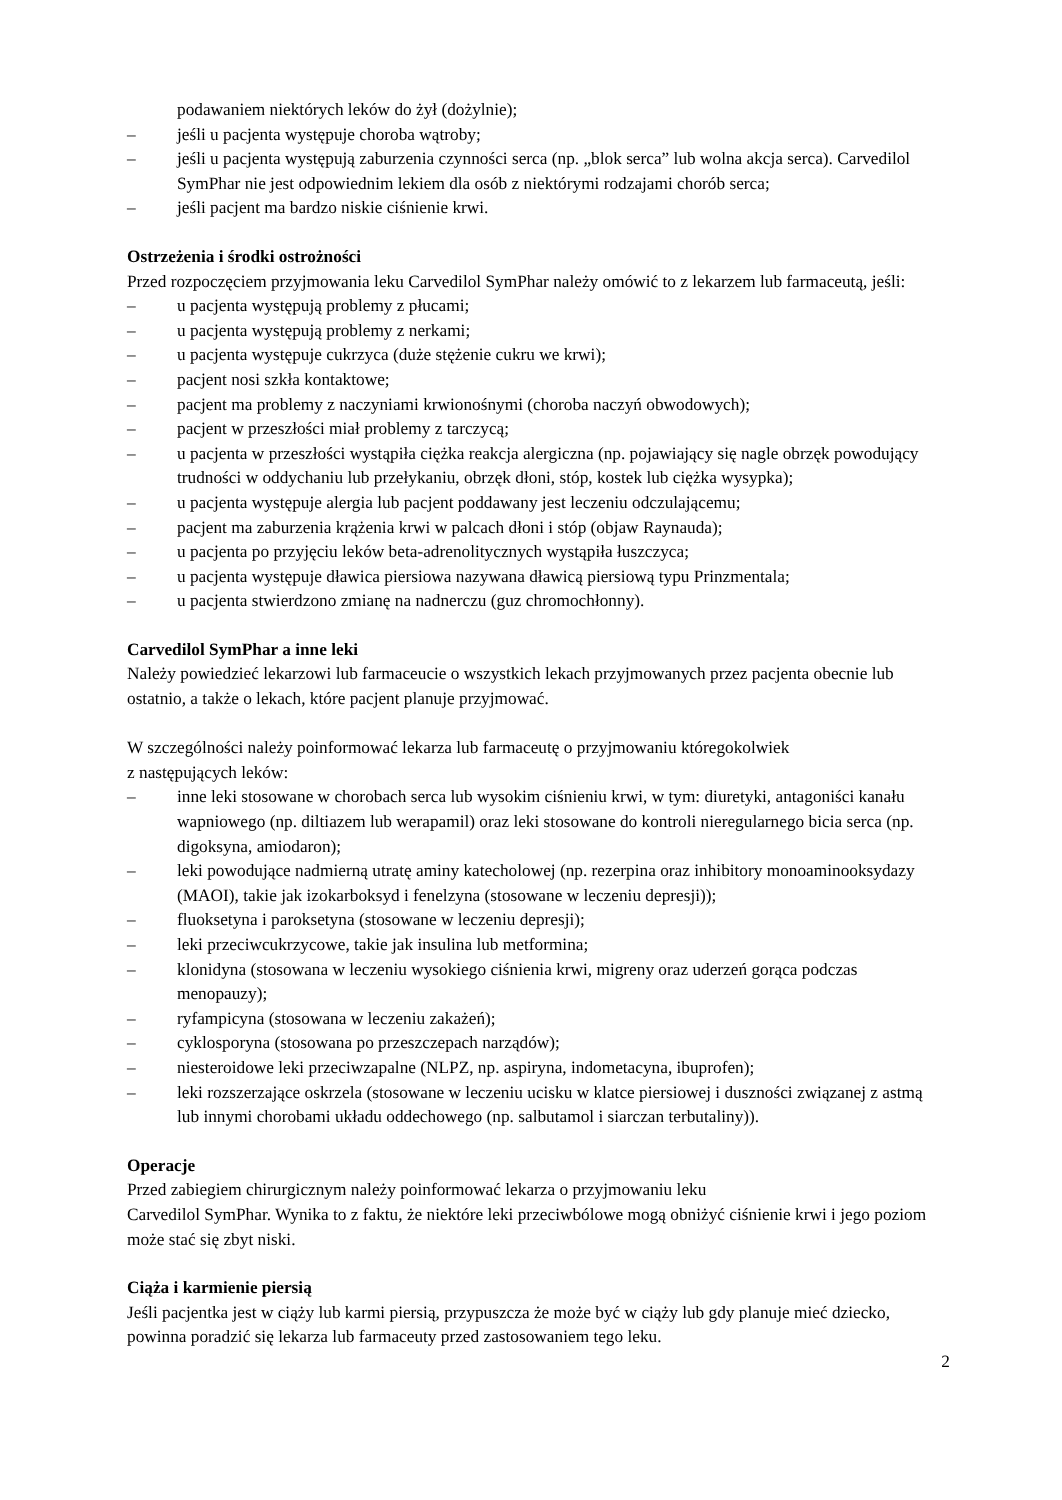podawaniem niektórych leków do żył (dożylnie);
– jeśli u pacjenta występuje choroba wątroby;
– jeśli u pacjenta występują zaburzenia czynności serca (np. „blok serca” lub wolna akcja serca). Carvedilol SymPhar nie jest odpowiednim lekiem dla osób z niektórymi rodzajami chorób serca;
– jeśli pacjent ma bardzo niskie ciśnienie krwi.
Ostrzeżenia i środki ostrożności
Przed rozpoczęciem przyjmowania leku Carvedilol SymPhar należy omówić to z lekarzem lub farmaceutą, jeśli:
– u pacjenta występują problemy z płucami;
– u pacjenta występują problemy z nerkami;
– u pacjenta występuje cukrzyca (duże stężenie cukru we krwi);
– pacjent nosi szkła kontaktowe;
– pacjent ma problemy z naczyniami krwionośnymi (choroba naczyń obwodowych);
– pacjent w przeszłości miał problemy z tarczycą;
– u pacjenta w przeszłości wystąpiła ciężka reakcja alergiczna (np. pojawiający się nagle obrzęk powodujący trudności w oddychaniu lub przełykaniu, obrzęk dłoni, stóp, kostek lub ciężka wysypka);
– u pacjenta występuje alergia lub pacjent poddawany jest leczeniu odczulającemu;
– pacjent ma zaburzenia krążenia krwi w palcach dłoni i stóp (objaw Raynauda);
– u pacjenta po przyjęciu leków beta-adrenolitycznych wystąpiła łuszczyca;
– u pacjenta występuje dławica piersiowa nazywana dławicą piersiową typu Prinzmentala;
– u pacjenta stwierdzono zmianę na nadnerczu (guz chromochłonny).
Carvedilol SymPhar a inne leki
Należy powiedzieć lekarzowi lub farmaceucie o wszystkich lekach przyjmowanych przez pacjenta obecnie lub ostatnio, a także o lekach, które pacjent planuje przyjmować.
W szczególności należy poinformować lekarza lub farmaceutę o przyjmowaniu któregokolwiek
z następujących leków:
– inne leki stosowane w chorobach serca lub wysokim ciśnieniu krwi, w tym: diuretyki, antagoniści kanału wapniowego (np. diltiazem lub werapamil) oraz leki stosowane do kontroli nieregularnego bicia serca (np. digoksyna, amiodaron);
– leki powodujące nadmierną utratę aminy katecholowej (np. rezerpina oraz inhibitory monoaminooksydazy (MAOI), takie jak izokarboksyd i fenelzyna (stosowane w leczeniu depresji));
– fluoksetyna i paroksetyna (stosowane w leczeniu depresji);
– leki przeciwcukrzycowe, takie jak insulina lub metformina;
– klonidyna (stosowana w leczeniu wysokiego ciśnienia krwi, migreny oraz uderzeń gorąca podczas menopauzy);
– ryfampicyna (stosowana w leczeniu zakażeń);
– cyklosporyna (stosowana po przeszczepach narządów);
– niesteroidowe leki przeciwzapalne (NLPZ, np. aspiryna, indometacyna, ibuprofen);
– leki rozszerzające oskrzela (stosowane w leczeniu ucisku w klatce piersiowej i duszności związanej z astmą lub innymi chorobami układu oddechowego (np. salbutamol i siarczan terbutaliny)).
Operacje
Przed zabiegiem chirurgicznym należy poinformować lekarza o przyjmowaniu leku
Carvedilol SymPhar. Wynika to z faktu, że niektóre leki przeciwbólowe mogą obniżyć ciśnienie krwi i jego poziom może stać się zbyt niski.
Ciąża i karmienie piersią
Jeśli pacjentka jest w ciąży lub karmi piersią, przypuszcza że może być w ciąży lub gdy planuje mieć dziecko, powinna poradzić się lekarza lub farmaceuty przed zastosowaniem tego leku.
2